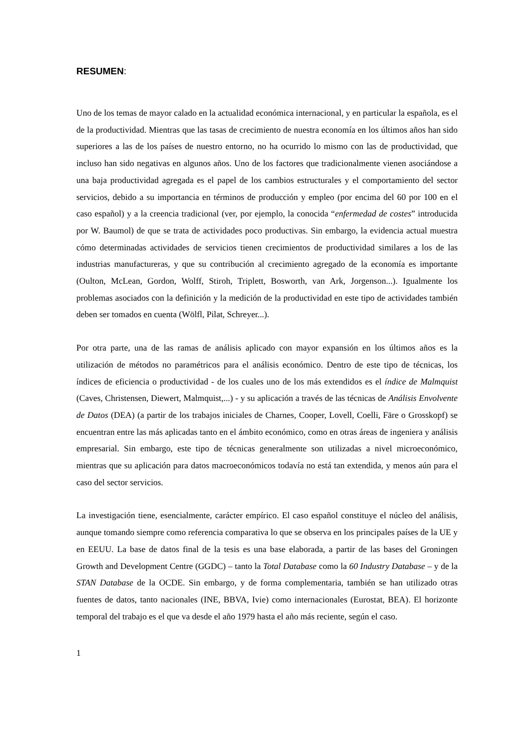RESUMEN:
Uno de los temas de mayor calado en la actualidad económica internacional, y en particular la española, es el de la productividad. Mientras que las tasas de crecimiento de nuestra economía en los últimos años han sido superiores a las de los países de nuestro entorno, no ha ocurrido lo mismo con las de productividad, que incluso han sido negativas en algunos años. Uno de los factores que tradicionalmente vienen asociándose a una baja productividad agregada es el papel de los cambios estructurales y el comportamiento del sector servicios, debido a su importancia en términos de producción y empleo (por encima del 60 por 100 en el caso español) y a la creencia tradicional (ver, por ejemplo, la conocida “enfermedad de costes” introducida por W. Baumol) de que se trata de actividades poco productivas. Sin embargo, la evidencia actual muestra cómo determinadas actividades de servicios tienen crecimientos de productividad similares a los de las industrias manufactureras, y que su contribución al crecimiento agregado de la economía es importante (Oulton, McLean, Gordon, Wolff, Stiroh, Triplett, Bosworth, van Ark, Jorgenson...). Igualmente los problemas asociados con la definición y la medición de la productividad en este tipo de actividades también deben ser tomados en cuenta (Wölfl, Pilat, Schreyer...).
Por otra parte, una de las ramas de análisis aplicado con mayor expansión en los últimos años es la utilización de métodos no paramétricos para el análisis económico. Dentro de este tipo de técnicas, los índices de eficiencia o productividad - de los cuales uno de los más extendidos es el índice de Malmquist (Caves, Christensen, Diewert, Malmquist,...) - y su aplicación a través de las técnicas de Análisis Envolvente de Datos (DEA) (a partir de los trabajos iniciales de Charnes, Cooper, Lovell, Coelli, Färe o Grosskopf) se encuentran entre las más aplicadas tanto en el ámbito económico, como en otras áreas de ingeniera y análisis empresarial. Sin embargo, este tipo de técnicas generalmente son utilizadas a nivel microeconómico, mientras que su aplicación para datos macroeconómicos todavía no está tan extendida, y menos aún para el caso del sector servicios.
La investigación tiene, esencialmente, carácter empírico. El caso español constituye el núcleo del análisis, aunque tomando siempre como referencia comparativa lo que se observa en los principales países de la UE y en EEUU. La base de datos final de la tesis es una base elaborada, a partir de las bases del Groningen Growth and Development Centre (GGDC) – tanto la Total Database como la 60 Industry Database – y de la STAN Database de la OCDE. Sin embargo, y de forma complementaria, también se han utilizado otras fuentes de datos, tanto nacionales (INE, BBVA, Ivie) como internacionales (Eurostat, BEA). El horizonte temporal del trabajo es el que va desde el año 1979 hasta el año más reciente, según el caso.
1